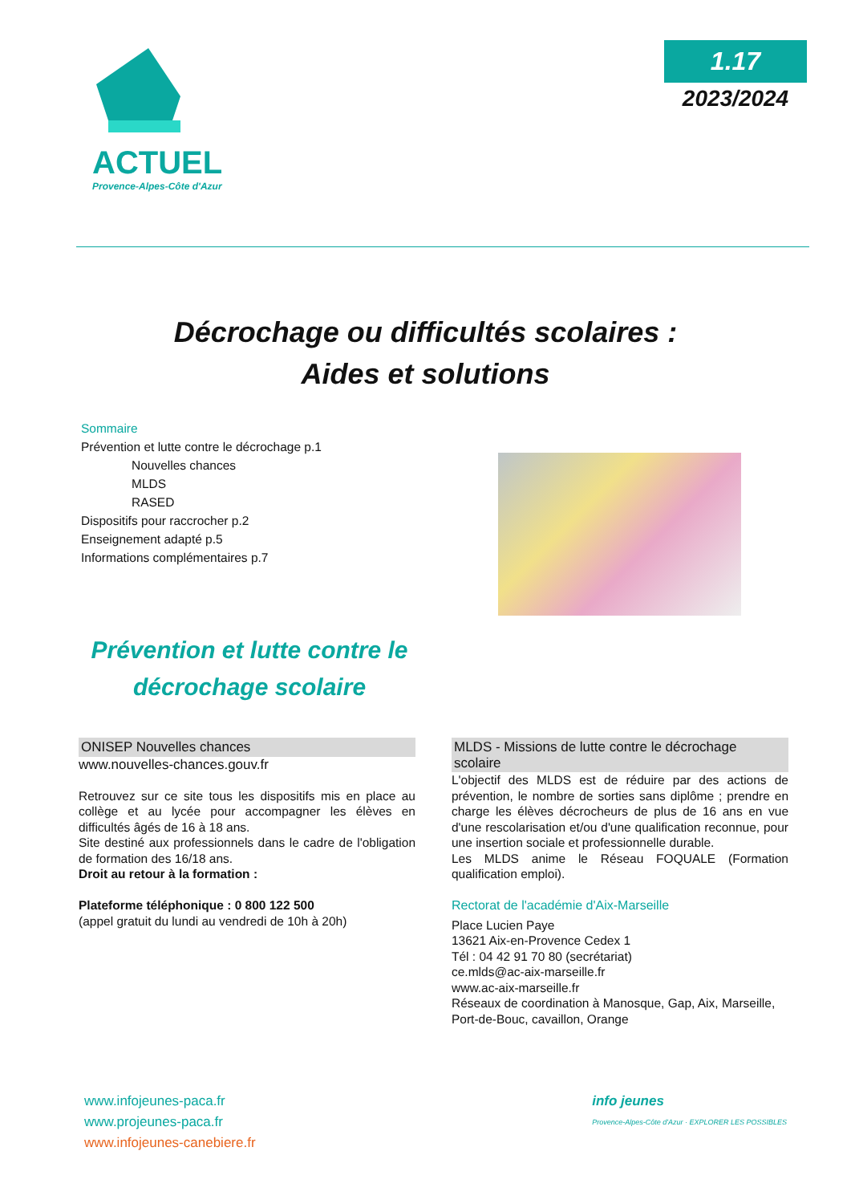ACTUEL
Provence-Alpes-Côte d'Azur
1.17
2023/2024
Décrochage ou difficultés scolaires :
Aides et solutions
Sommaire
Prévention et lutte contre le décrochage p.1
Nouvelles chances
MLDS
RASED
Dispositifs pour raccrocher p.2
Enseignement adapté p.5
Informations complémentaires p.7
Prévention et lutte contre le décrochage scolaire
ONISEP Nouvelles chances
www.nouvelles-chances.gouv.fr
Retrouvez sur ce site tous les dispositifs mis en place au collège et au lycée pour accompagner les élèves en difficultés âgés de 16 à 18 ans.
Site destiné aux professionnels dans le cadre de l'obligation de formation des 16/18 ans.
Droit au retour à la formation :
Plateforme téléphonique : 0 800 122 500
(appel gratuit du lundi au vendredi de 10h à 20h)
MLDS - Missions de lutte contre le décrochage scolaire
L'objectif des MLDS est de réduire par des actions de prévention, le nombre de sorties sans diplôme ; prendre en charge les élèves décrocheurs de plus de 16 ans en vue d'une rescolarisation et/ou d'une qualification reconnue, pour une insertion sociale et professionnelle durable.
Les MLDS anime le Réseau FOQUALE (Formation qualification emploi).
Rectorat de l'académie d'Aix-Marseille
Place Lucien Paye
13621 Aix-en-Provence Cedex 1
Tél : 04 42 91 70 80 (secrétariat)
ce.mlds@ac-aix-marseille.fr
www.ac-aix-marseille.fr
Réseaux de coordination à Manosque, Gap, Aix, Marseille, Port-de-Bouc, cavaillon, Orange
www.infojeunes-paca.fr
www.projeunes-paca.fr
www.infojeunes-canebiere.fr
info jeunes
Provence-Alpes-Côte d'Azur · EXPLORER LES POSSIBLES